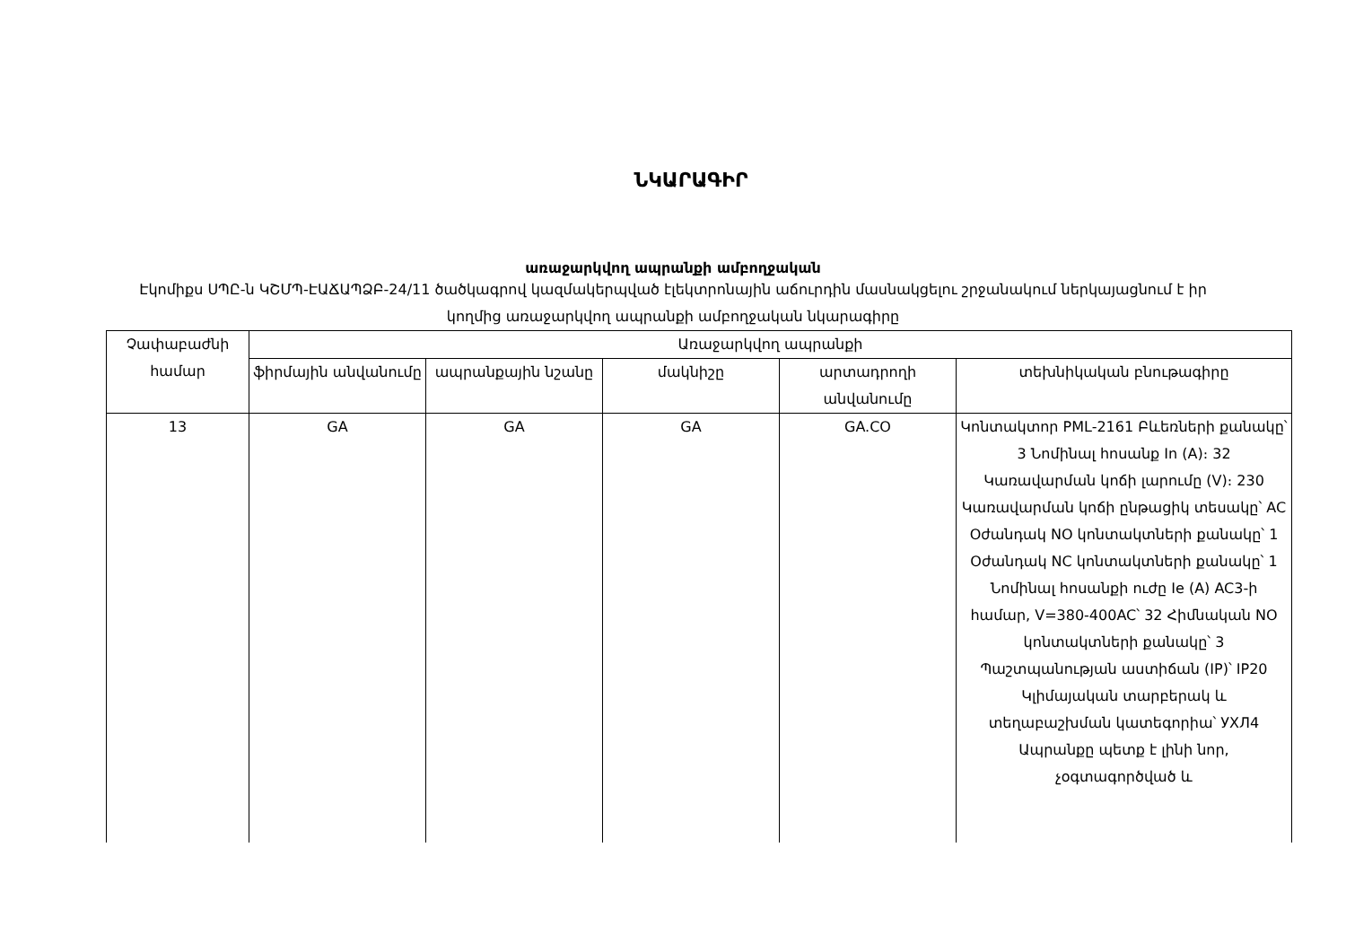ՆԿԱՐԱԳԻՐ
առաջարկվող ապրանքի ամբողջական
Էկոմիքս ՍՊԸ-ն ԿՇՄՊ-ԷԱՃԱՊՁԲ-24/11 ծածկագրով կազմակերպված էլեկտրոնային աճուրդին մասնակցելու շրջանակում ներկայացնում է իր կողմից առաջարկվող ապրանքի ամբողջական նկարագիրը
| Չափաբաժնի համար | Առաջարկվող ապրանքի | | | | |
| --- | --- | --- | --- | --- | --- |
| | ֆիրմային անվանումը | ապրանքային նշանը | մակնիշը | արտադրողի անվանումը | տեխնիկական բնութագիրը |
| 13 | GA | GA | GA | GA.CO | Կոնտակտոր PML-2161 Բևեռների քանակը՝ 3 Նոմինալ հոսանք In (A)։ 32 Կառավարման կոճի լարումը (V)։ 230 Կառավարման կոճի ընթացիկ տեսակը՝ AC Օժանդակ NO կոնտակտների քանակը՝ 1 Օժանդակ NC կոնտակտների քանակը՝ 1 Նոմինալ հոսանքի ուժը Ie (A) AC3-ի համար, V=380-400AC՝ 32 Հիմնական NO կոնտակտների քանակը՝ 3 Պաշտպանության աստիճան (IP)՝ IP20 Կլիմայական տարբերակ և տեղաբաշխման կատեգորիա՝ УХЛ4 Ապրանքը պետք է լինի նոր, չօգտագործված և |